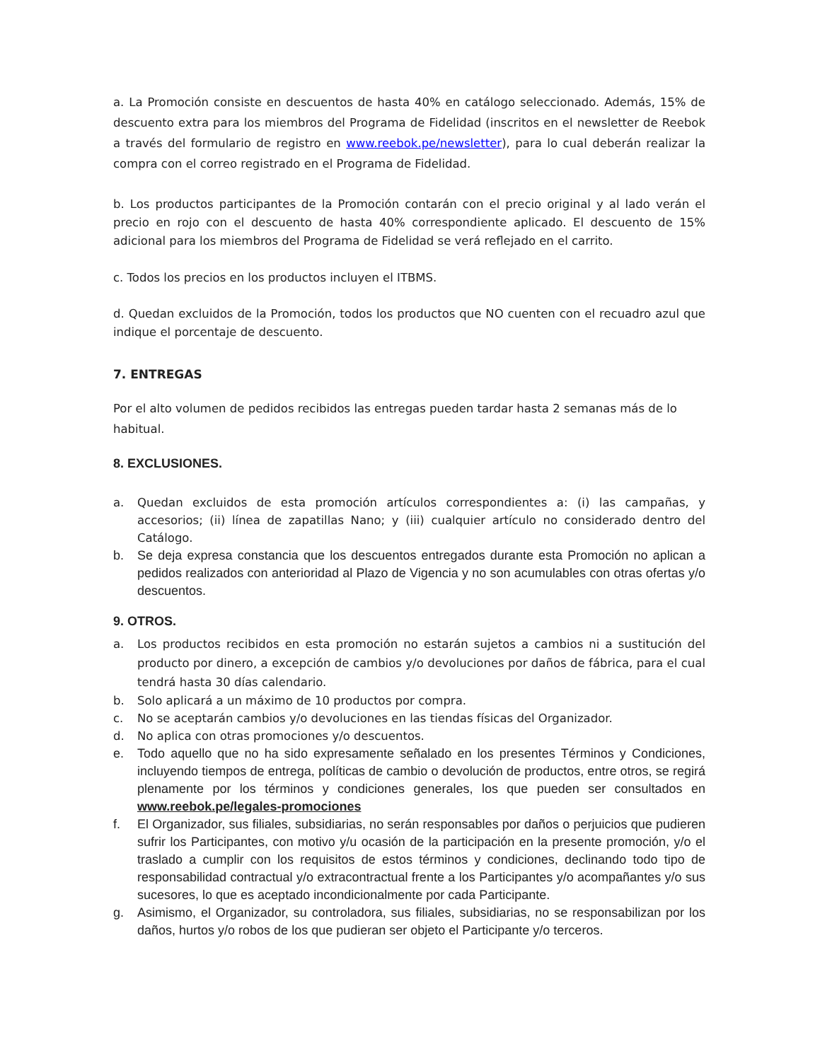a. La Promoción consiste en descuentos de hasta 40% en catálogo seleccionado. Además, 15% de descuento extra para los miembros del Programa de Fidelidad (inscritos en el newsletter de Reebok a través del formulario de registro en www.reebok.pe/newsletter), para lo cual deberán realizar la compra con el correo registrado en el Programa de Fidelidad.
b. Los productos participantes de la Promoción contarán con el precio original y al lado verán el precio en rojo con el descuento de hasta 40% correspondiente aplicado. El descuento de 15% adicional para los miembros del Programa de Fidelidad se verá reflejado en el carrito.
c. Todos los precios en los productos incluyen el ITBMS.
d. Quedan excluidos de la Promoción, todos los productos que NO cuenten con el recuadro azul que indique el porcentaje de descuento.
7. ENTREGAS
Por el alto volumen de pedidos recibidos las entregas pueden tardar hasta 2 semanas más de lo habitual.
8. EXCLUSIONES.
a. Quedan excluidos de esta promoción artículos correspondientes a: (i) las campañas, y accesorios; (ii) línea de zapatillas Nano; y (iii) cualquier artículo no considerado dentro del Catálogo.
b. Se deja expresa constancia que los descuentos entregados durante esta Promoción no aplican a pedidos realizados con anterioridad al Plazo de Vigencia y no son acumulables con otras ofertas y/o descuentos.
9. OTROS.
a. Los productos recibidos en esta promoción no estarán sujetos a cambios ni a sustitución del producto por dinero, a excepción de cambios y/o devoluciones por daños de fábrica, para el cual tendrá hasta 30 días calendario.
b. Solo aplicará a un máximo de 10 productos por compra.
c. No se aceptarán cambios y/o devoluciones en las tiendas físicas del Organizador.
d. No aplica con otras promociones y/o descuentos.
e. Todo aquello que no ha sido expresamente señalado en los presentes Términos y Condiciones, incluyendo tiempos de entrega, políticas de cambio o devolución de productos, entre otros, se regirá plenamente por los términos y condiciones generales, los que pueden ser consultados en www.reebok.pe/legales-promociones
f. El Organizador, sus filiales, subsidiarias, no serán responsables por daños o perjuicios que pudieren sufrir los Participantes, con motivo y/u ocasión de la participación en la presente promoción, y/o el traslado a cumplir con los requisitos de estos términos y condiciones, declinando todo tipo de responsabilidad contractual y/o extracontractual frente a los Participantes y/o acompañantes y/o sus sucesores, lo que es aceptado incondicionalmente por cada Participante.
g. Asimismo, el Organizador, su controladora, sus filiales, subsidiarias, no se responsabilizan por los daños, hurtos y/o robos de los que pudieran ser objeto el Participante y/o terceros.